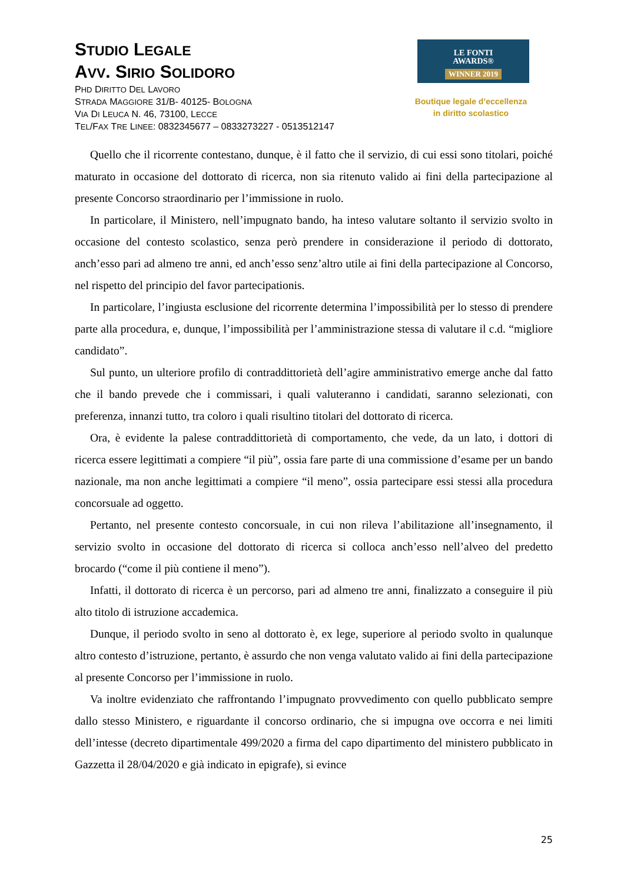STUDIO LEGALE
AVV. SIRIO SOLIDORO
PHD DIRITTO DEL LAVORO
STRADA MAGGIORE 31/B- 40125- BOLOGNA
VIA DI LEUCA N. 46, 73100, LECCE
TEL/FAX TRE LINEE: 0832345677 – 0833273227 - 0513512147
LE FONTI
AWARDS®
WINNER 2019
Boutique legale d’eccellenza
in diritto scolastico
Quello che il ricorrente contestano, dunque, è il fatto che il servizio, di cui essi sono titolari, poiché maturato in occasione del dottorato di ricerca, non sia ritenuto valido ai fini della partecipazione al presente Concorso straordinario per l’immissione in ruolo.
In particolare, il Ministero, nell’impugnato bando, ha inteso valutare soltanto il servizio svolto in occasione del contesto scolastico, senza però prendere in considerazione il periodo di dottorato, anch’esso pari ad almeno tre anni, ed anch’esso senz’altro utile ai fini della partecipazione al Concorso, nel rispetto del principio del favor partecipationis.
In particolare, l’ingiusta esclusione del ricorrente determina l’impossibilità per lo stesso di prendere parte alla procedura, e, dunque, l’impossibilità per l’amministrazione stessa di valutare il c.d. “migliore candidato”.
Sul punto, un ulteriore profilo di contraddittorietà dell’agire amministrativo emerge anche dal fatto che il bando prevede che i commissari, i quali valuteranno i candidati, saranno selezionati, con preferenza, innanzi tutto, tra coloro i quali risultino titolari del dottorato di ricerca.
Ora, è evidente la palese contraddittorietà di comportamento, che vede, da un lato, i dottori di ricerca essere legittimati a compiere “il più”, ossia fare parte di una commissione d’esame per un bando nazionale, ma non anche legittimati a compiere “il meno”, ossia partecipare essi stessi alla procedura concorsuale ad oggetto.
Pertanto, nel presente contesto concorsuale, in cui non rileva l’abilitazione all’insegnamento, il servizio svolto in occasione del dottorato di ricerca si colloca anch’esso nell’alveo del predetto brocardo (“come il più contiene il meno”).
Infatti, il dottorato di ricerca è un percorso, pari ad almeno tre anni, finalizzato a conseguire il più alto titolo di istruzione accademica.
Dunque, il periodo svolto in seno al dottorato è, ex lege, superiore al periodo svolto in qualunque altro contesto d’istruzione, pertanto, è assurdo che non venga valutato valido ai fini della partecipazione al presente Concorso per l’immissione in ruolo.
Va inoltre evidenziato che raffrontando l’impugnato provvedimento con quello pubblicato sempre dallo stesso Ministero, e riguardante il concorso ordinario, che si impugna ove occorra e nei limiti dell’intesse (decreto dipartimentale 499/2020 a firma del capo dipartimento del ministero pubblicato in Gazzetta il 28/04/2020 e già indicato in epigrafe), si evince
25